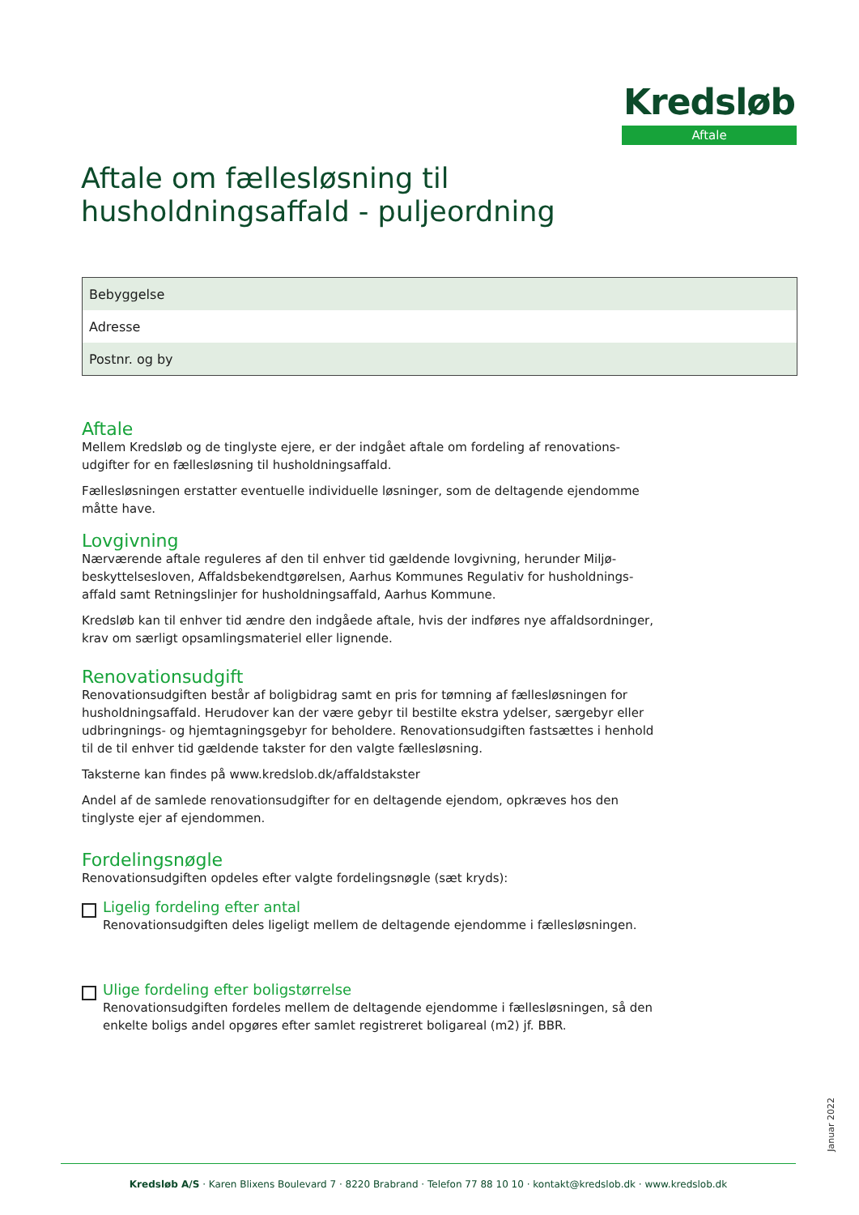Kredsløb
Aftale
Aftale om fællesløsning til
husholdningsaffald - puljeordning
| Bebyggelse |
| Adresse |
| Postnr. og by |
Aftale
Mellem Kredsløb og de tinglyste ejere, er der indgået aftale om fordeling af renovations-udgifter for en fællesløsning til husholdningsaffald.
Fællesløsningen erstatter eventuelle individuelle løsninger, som de deltagende ejendomme måtte have.
Lovgivning
Nærværende aftale reguleres af den til enhver tid gældende lovgivning, herunder Miljø-beskyttelsesloven, Affaldsbekendtgørelsen, Aarhus Kommunes Regulativ for husholdnings-affald samt Retningslinjer for husholdningsaffald, Aarhus Kommune.
Kredsløb kan til enhver tid ændre den indgåede aftale, hvis der indføres nye affaldsordninger, krav om særligt opsamlingsmateriel eller lignende.
Renovationsudgift
Renovationsudgiften består af boligbidrag samt en pris for tømning af fællesløsningen for husholdningsaffald. Herudover kan der være gebyr til bestilte ekstra ydelser, særgebyr eller udbringnings- og hjemtagningsgebyr for beholdere. Renovationsudgiften fastsættes i henhold til de til enhver tid gældende takster for den valgte fællesløsning.
Taksterne kan findes på www.kredslob.dk/affaldstakster
Andel af de samlede renovationsudgifter for en deltagende ejendom, opkræves hos den tinglyste ejer af ejendommen.
Fordelingsnøgle
Renovationsudgiften opdeles efter valgte fordelingsnøgle (sæt kryds):
Ligelig fordeling efter antal
Renovationsudgiften deles ligeligt mellem de deltagende ejendomme i fællesløsningen.
Ulige fordeling efter boligstørrelse
Renovationsudgiften fordeles mellem de deltagende ejendomme i fællesløsningen, så den enkelte boligs andel opgøres efter samlet registreret boligareal (m2) jf. BBR.
Januar 2022
Kredsløb A/S · Karen Blixens Boulevard 7 · 8220 Brabrand · Telefon 77 88 10 10 · kontakt@kredslob.dk · www.kredslob.dk